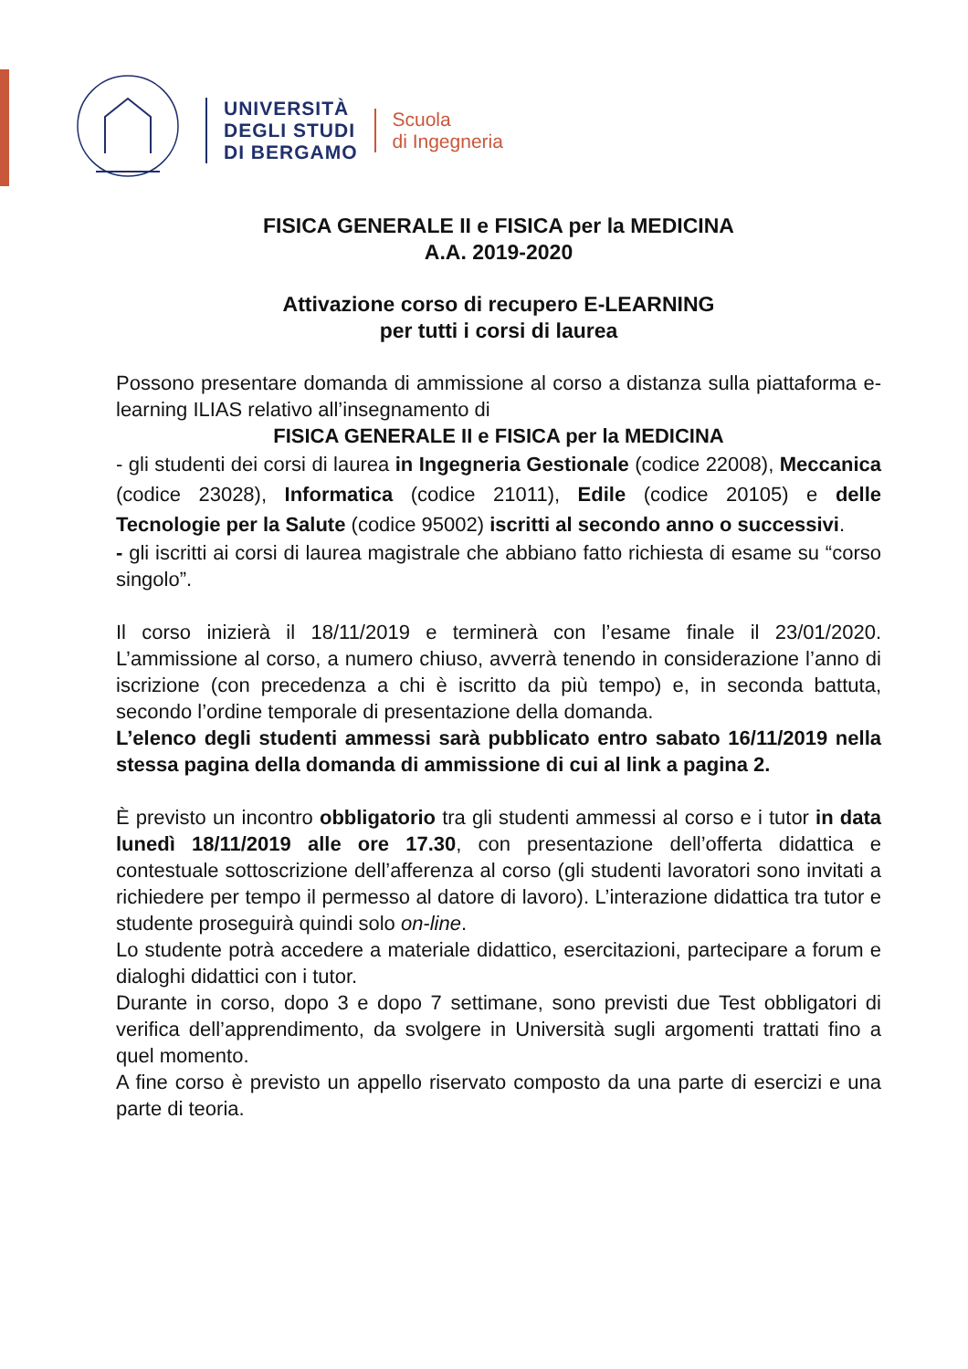UNIVERSITÀ
DEGLI STUDI
DI BERGAMO
Scuola
di Ingegneria
FISICA GENERALE II e FISICA per la MEDICINA
A.A. 2019-2020
Attivazione corso di recupero E-LEARNING
per tutti i corsi di laurea
Possono presentare domanda di ammissione al corso a distanza sulla piattaforma e-learning ILIAS relativo all’insegnamento di
FISICA GENERALE II e FISICA per la MEDICINA
- gli studenti dei corsi di laurea in Ingegneria Gestionale (codice 22008), Meccanica (codice 23028), Informatica (codice 21011), Edile (codice 20105) e delle Tecnologie per la Salute (codice 95002) iscritti al secondo anno o successivi.
- gli iscritti ai corsi di laurea magistrale che abbiano fatto richiesta di esame su “corso singolo”.
Il corso inizierà il 18/11/2019 e terminerà con l’esame finale il 23/01/2020. L’ammissione al corso, a numero chiuso, avverrà tenendo in considerazione l’anno di iscrizione (con precedenza a chi è iscritto da più tempo) e, in seconda battuta, secondo l’ordine temporale di presentazione della domanda.
L’elenco degli studenti ammessi sarà pubblicato entro sabato 16/11/2019 nella stessa pagina della domanda di ammissione di cui al link a pagina 2.
È previsto un incontro obbligatorio tra gli studenti ammessi al corso e i tutor in data lunedì 18/11/2019 alle ore 17.30, con presentazione dell’offerta didattica e contestuale sottoscrizione dell’afferenza al corso (gli studenti lavoratori sono invitati a richiedere per tempo il permesso al datore di lavoro). L’interazione didattica tra tutor e studente proseguirà quindi solo on-line.
Lo studente potrà accedere a materiale didattico, esercitazioni, partecipare a forum e dialoghi didattici con i tutor.
Durante in corso, dopo 3 e dopo 7 settimane, sono previsti due Test obbligatori di verifica dell’apprendimento, da svolgere in Università sugli argomenti trattati fino a quel momento.
A fine corso è previsto un appello riservato composto da una parte di esercizi e una parte di teoria.